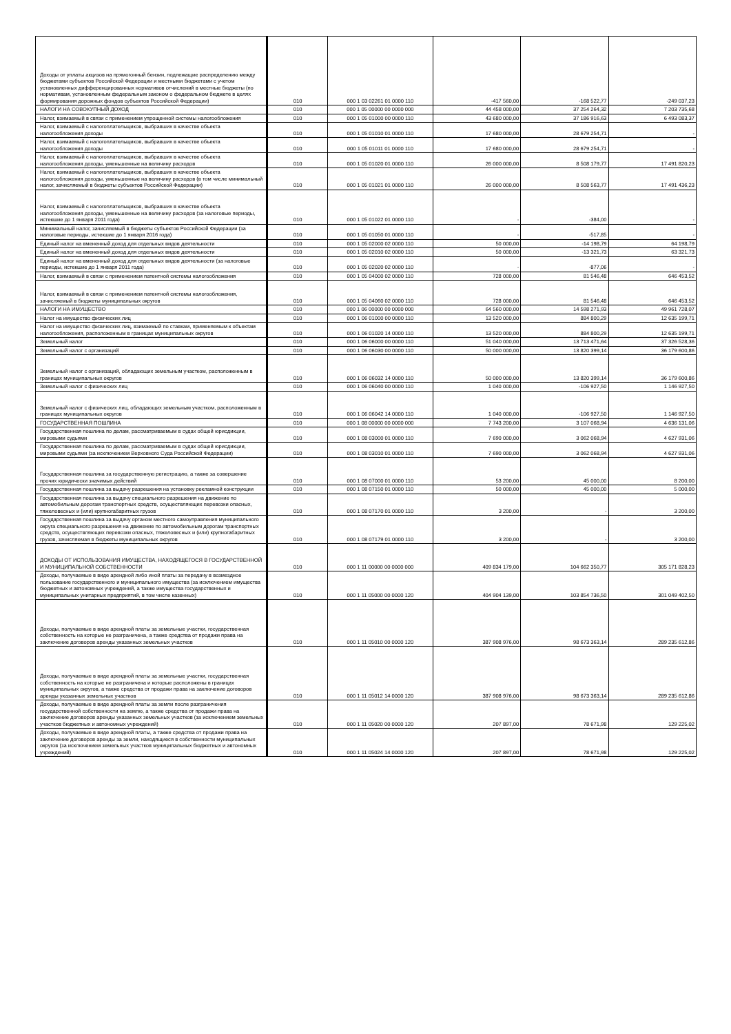| Доходы от уплаты акцизов на прямогонный бензин, подлежащие распределению между бюджетами субъектов Российской Федерации и местными бюджетами с учетом установленных дифференцированных нормативов отчислений в местные бюджеты (по нормативам, установленным федеральным законом о федеральном бюджете в целях формирования дорожных фондов субъектов Российской Федерации) | 010 | 000 1 03 02261 01 0000 110 | -417 560,00 | -168 522,77 | -249 037,23 |
| НАЛОГИ НА СОВОКУПНЫЙ ДОХОД | 010 | 000 1 05 00000 00 0000 000 | 44 458 000,00 | 37 254 264,32 | 7 203 735,68 |
| Налог, взимаемый в связи с применением упрощенной системы налогообложения | 010 | 000 1 05 01000 00 0000 110 | 43 680 000,00 | 37 186 916,63 | 6 493 083,37 |
| Налог, взимаемый с налогоплательщиков, выбравших в качестве объекта налогообложения доходы | 010 | 000 1 05 01010 01 0000 110 | 17 680 000,00 | 28 679 254,71 | - |
| Налог, взимаемый с налогоплательщиков, выбравших в качестве объекта налогообложения доходы | 010 | 000 1 05 01011 01 0000 110 | 17 680 000,00 | 28 679 254,71 | - |
| Налог, взимаемый с налогоплательщиков, выбравших в качестве объекта налогообложения доходы, уменьшенные на величину расходов | 010 | 000 1 05 01020 01 0000 110 | 26 000 000,00 | 8 508 179,77 | 17 491 820,23 |
| Налог, взимаемый с налогоплательщиков, выбравших в качестве объекта налогообложения доходы, уменьшенные на величину расходов (в том числе минимальный налог, зачисляемый в бюджеты субъектов Российской Федерации) | 010 | 000 1 05 01021 01 0000 110 | 26 000 000,00 | 8 508 563,77 | 17 491 436,23 |
| Налог, взимаемый с налогоплательщиков, выбравших в качестве объекта налогообложения доходы, уменьшенные на величину расходов (за налоговые периоды, истекшие до 1 января 2011 года) | 010 | 000 1 05 01022 01 0000 110 | - | -384,00 | - |
| Минимальный налог, зачисляемый в бюджеты субъектов Российской Федерации (за налоговые периоды, истекшие до 1 января 2016 года) | 010 | 000 1 05 01050 01 0000 110 | - | -517,85 | - |
| Единый налог на вмененный доход для отдельных видов деятельности | 010 | 000 1 05 02000 02 0000 110 | 50 000,00 | -14 198,79 | 64 198,79 |
| Единый налог на вмененный доход для отдельных видов деятельности | 010 | 000 1 05 02010 02 0000 110 | 50 000,00 | -13 321,73 | 63 321,73 |
| Единый налог на вмененный доход для отдельных видов деятельности (за налоговые периоды, истекшие до 1 января 2011 года) | 010 | 000 1 05 02020 02 0000 110 | - | -877,06 | - |
| Налог, взимаемый в связи с применением патентной системы налогообложения | 010 | 000 1 05 04000 02 0000 110 | 728 000,00 | 81 546,48 | 646 453,52 |
| Налог, взимаемый в связи с применением патентной системы налогообложения, зачисляемый в бюджеты муниципальных округов | 010 | 000 1 05 04060 02 0000 110 | 728 000,00 | 81 546,48 | 646 453,52 |
| НАЛОГИ НА ИМУЩЕСТВО | 010 | 000 1 06 00000 00 0000 000 | 64 560 000,00 | 14 598 271,93 | 49 961 728,07 |
| Налог на имущество физических лиц | 010 | 000 1 06 01000 00 0000 110 | 13 520 000,00 | 884 800,29 | 12 635 199,71 |
| Налог на имущество физических лиц, взимаемый по ставкам, применяемым к объектам налогообложения, расположенным в границах муниципальных округов | 010 | 000 1 06 01020 14 0000 110 | 13 520 000,00 | 884 800,29 | 12 635 199,71 |
| Земельный налог | 010 | 000 1 06 06000 00 0000 110 | 51 040 000,00 | 13 713 471,64 | 37 326 528,36 |
| Земельный налог с организаций | 010 | 000 1 06 06030 00 0000 110 | 50 000 000,00 | 13 820 399,14 | 36 179 600,86 |
| Земельный налог с организаций, обладающих земельным участком, расположенным в границах муниципальных округов | 010 | 000 1 06 06032 14 0000 110 | 50 000 000,00 | 13 820 399,14 | 36 179 600,86 |
| Земельный налог с физических лиц | 010 | 000 1 06 06040 00 0000 110 | 1 040 000,00 | -106 927,50 | 1 146 927,50 |
| Земельный налог с физических лиц, обладающих земельным участком, расположенным в границах муниципальных округов | 010 | 000 1 06 06042 14 0000 110 | 1 040 000,00 | -106 927,50 | 1 146 927,50 |
| ГОСУДАРСТВЕННАЯ ПОШЛИНА | 010 | 000 1 08 00000 00 0000 000 | 7 743 200,00 | 3 107 068,94 | 4 636 131,06 |
| Государственная пошлина по делам, рассматриваемым в судах общей юрисдикции, мировыми судьями | 010 | 000 1 08 03000 01 0000 110 | 7 690 000,00 | 3 062 068,94 | 4 627 931,06 |
| Государственная пошлина по делам, рассматриваемым в судах общей юрисдикции, мировыми судьями (за исключением Верховного Суда Российской Федерации) | 010 | 000 1 08 03010 01 0000 110 | 7 690 000,00 | 3 062 068,94 | 4 627 931,06 |
| Государственная пошлина за государственную регистрацию, а также за совершение прочих юридически значимых действий | 010 | 000 1 08 07000 01 0000 110 | 53 200,00 | 45 000,00 | 8 200,00 |
| Государственная пошлина за выдачу разрешения на установку рекламной конструкции | 010 | 000 1 08 07150 01 0000 110 | 50 000,00 | 45 000,00 | 5 000,00 |
| Государственная пошлина за выдачу специального разрешения на движение по автомобильным дорогам транспортных средств, осуществляющих перевозки опасных, тяжеловесных и (или) крупногабаритных грузов | 010 | 000 1 08 07170 01 0000 110 | 3 200,00 | - | 3 200,00 |
| Государственная пошлина за выдачу органом местного самоуправления муниципального округа специального разрешения на движение по автомобильным дорогам транспортных средств, осуществляющих перевозки опасных, тяжеловесных и (или) крупногабаритных грузов, зачисляемая в бюджеты муниципальных округов | 010 | 000 1 08 07179 01 0000 110 | 3 200,00 | - | 3 200,00 |
| ДОХОДЫ ОТ ИСПОЛЬЗОВАНИЯ ИМУЩЕСТВА, НАХОДЯЩЕГОСЯ В ГОСУДАРСТВЕННОЙ И МУНИЦИПАЛЬНОЙ СОБСТВЕННОСТИ | 010 | 000 1 11 00000 00 0000 000 | 409 834 179,00 | 104 662 350,77 | 305 171 828,23 |
| Доходы, получаемые в виде арендной либо иной платы за передачу в возмездное пользование государственного и муниципального имущества (за исключением имущества бюджетных и автономных учреждений, а также имущества государственных и муниципальных унитарных предприятий, в том числе казенных) | 010 | 000 1 11 05000 00 0000 120 | 404 904 139,00 | 103 854 736,50 | 301 049 402,50 |
| Доходы, получаемые в виде арендной платы за земельные участки, государственная собственность на которые не разграничена, а также средства от продажи права на заключение договоров аренды указанных земельных участков | 010 | 000 1 11 05010 00 0000 120 | 387 908 976,00 | 98 673 363,14 | 289 235 612,86 |
| Доходы, получаемые в виде арендной платы за земельные участки, государственная собственность на которые не разграничена и которые расположены в границах муниципальных округов, а также средства от продажи права на заключение договоров аренды указанных земельных участков | 010 | 000 1 11 05012 14 0000 120 | 387 908 976,00 | 98 673 363,14 | 289 235 612,86 |
| Доходы, получаемые в виде арендной платы за земли после разграничения государственной собственности на землю, а также средства от продажи права на заключение договоров аренды указанных земельных участков (за исключением земельных участков бюджетных и автономных учреждений) | 010 | 000 1 11 05020 00 0000 120 | 207 897,00 | 78 671,98 | 129 225,02 |
| Доходы, получаемые в виде арендной платы, а также средства от продажи права на заключение договоров аренды за земли, находящиеся в собственности муниципальных округов (за исключением земельных участков муниципальных бюджетных и автономных учреждений) | 010 | 000 1 11 05024 14 0000 120 | 207 897,00 | 78 671,98 | 129 225,02 |